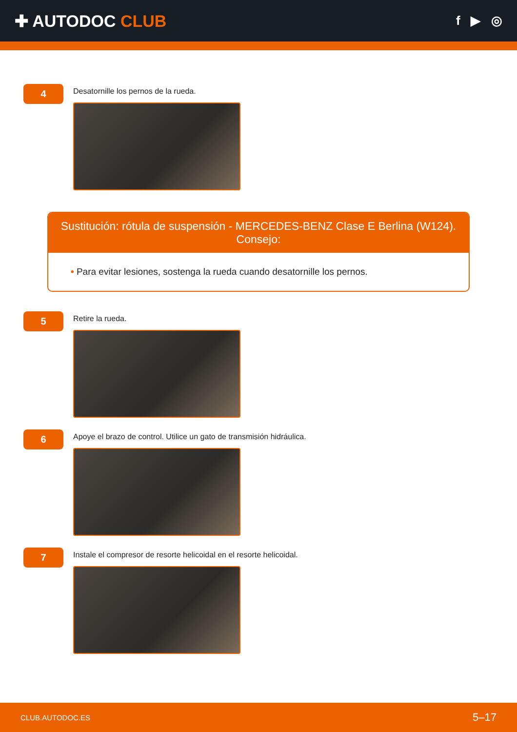✚ AUTODOC CLUB
f ▶ ◎
4
Desatornille los pernos de la rueda.
Sustitución: rótula de suspensión - MERCEDES-BENZ Clase E Berlina (W124). Consejo:
• Para evitar lesiones, sostenga la rueda cuando desatornille los pernos.
5
Retire la rueda.
6
Apoye el brazo de control. Utilice un gato de transmisión hidráulica.
7
Instale el compresor de resorte helicoidal en el resorte helicoidal.
CLUB.AUTODOC.ES 5–17